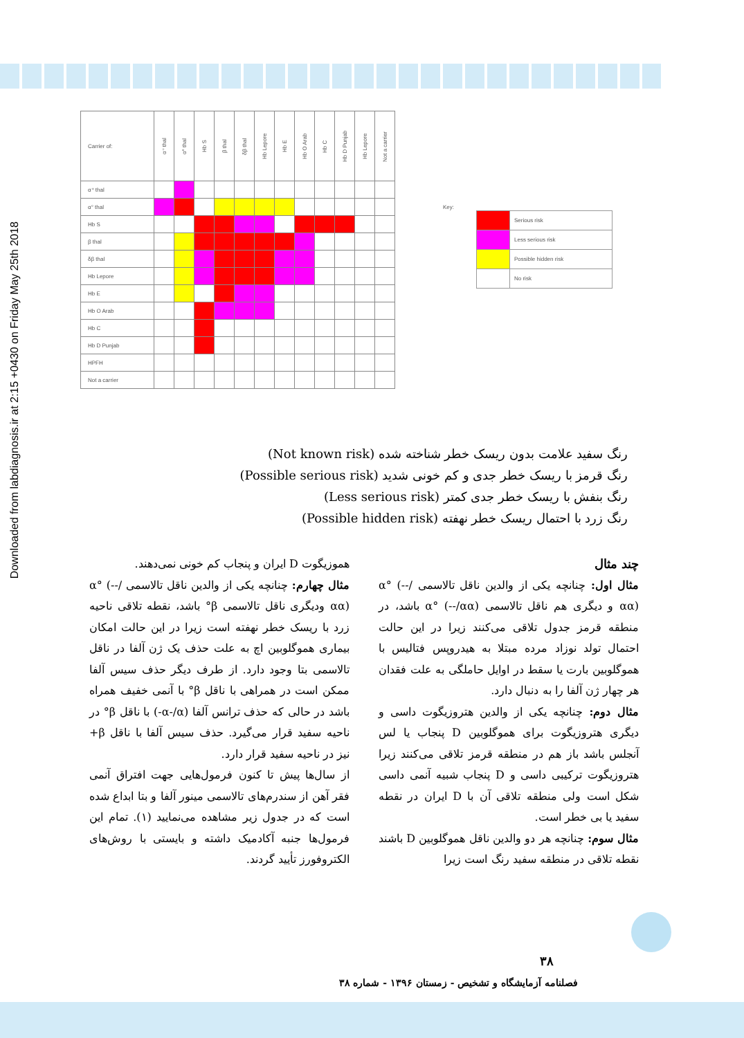Downloaded from labdiagnosis.ir at 2:15 +0430 on Friday May 25th 2018
| Carrier of: | α⁺ thal | α° thal | Hb S | β thal | δβ thal | Hb Lepore | Hb E | Hb O Arab | Hb C | Hb D Punjab | Hb Lepore | Not a carrier |
| α⁺ thal | | | | | | | | | | | | |
| α° thal | | | | | | | | | | | | |
| Hb S | | | | | | | | | | | | |
| β thal | | | | | | | | | | | | |
| δβ thal | | | | | | | | | | | | |
| Hb Lepore | | | | | | | | | | | | |
| Hb E | | | | | | | | | | | | |
| Hb O Arab | | | | | | | | | | | | |
| Hb C | | | | | | | | | | | | |
| Hb D Punjab | | | | | | | | | | | | |
| HPFH | | | | | | | | | | | | |
| Not a carrier | | | | | | | | | | | | |
Key:
| | Serious risk |
| | Less serious risk |
| | Possible hidden risk |
| | No risk |
رنگ سفید علامت بدون ریسک خطر شناخته شده (Not known risk)
رنگ قرمز با ریسک خطر جدی و کم خونی شدید (Possible serious risk)
رنگ بنفش با ریسک خطر جدی کمتر (Less serious risk)
رنگ زرد با احتمال ریسک خطر نهفته (Possible hidden risk)
چند مثال
مثال اول: چنانچه یکی از والدین ناقل تالاسمی α° (--/αα) و دیگری هم ناقل تالاسمی α° (--/αα) باشد، در منطقه قرمز جدول تلاقی می‌کنند زیرا در این حالت احتمال تولد نوزاد مرده مبتلا به هیدروپس فتالیس با هموگلوبین بارت یا سقط در اوایل حاملگی به علت فقدان هر چهار ژن آلفا را به دنبال دارد.
مثال دوم: چنانچه یکی از والدین هتروزیگوت داسی و دیگری هتروزیگوت برای هموگلوبین D پنجاب یا لس آنجلس باشد باز هم در منطقه قرمز تلاقی می‌کنند زیرا هتروزیگوت ترکیبی داسی و D پنجاب شبیه آنمی داسی شکل است ولی منطقه تلاقی آن با D ایران در نقطه سفید یا بی خطر است.
مثال سوم: چنانچه هر دو والدین ناقل هموگلوبین D باشند نقطه تلاقی در منطقه سفید رنگ است زیرا
هموزیگوت D ایران و پنجاب کم خونی نمی‌دهند.
مثال چهارم: چنانچه یکی از والدین ناقل تالاسمی α° (--/αα) ودیگری ناقل تالاسمی β° باشد، نقطه تلاقی ناحیه زرد با ریسک خطر نهفته است زیرا در این حالت امکان بیماری هموگلوبین اچ به علت حذف یک ژن آلفا در ناقل تالاسمی بتا وجود دارد. از طرف دیگر حذف سیس آلفا ممکن است در همراهی با ناقل β° با آنمی خفیف همراه باشد در حالی که حذف ترانس آلفا (α-/α-) با ناقل β° در ناحیه سفید قرار می‌گیرد. حذف سیس آلفا با ناقل β+ نیز در ناحیه سفید قرار دارد.
از سال‌ها پیش تا کنون فرمول‌هایی جهت افتراق آنمی فقر آهن از سندرم‌های تالاسمی مینور آلفا و بتا ابداع شده است که در جدول زیر مشاهده می‌نمایید (۱). تمام این فرمول‌ها جنبه آکادمیک داشته و بایستی با روش‌های الکتروفورز تأیید گردند.
۳۸
فصلنامه آزمایشگاه و تشخیص - زمستان ۱۳۹۶ - شماره ۳۸